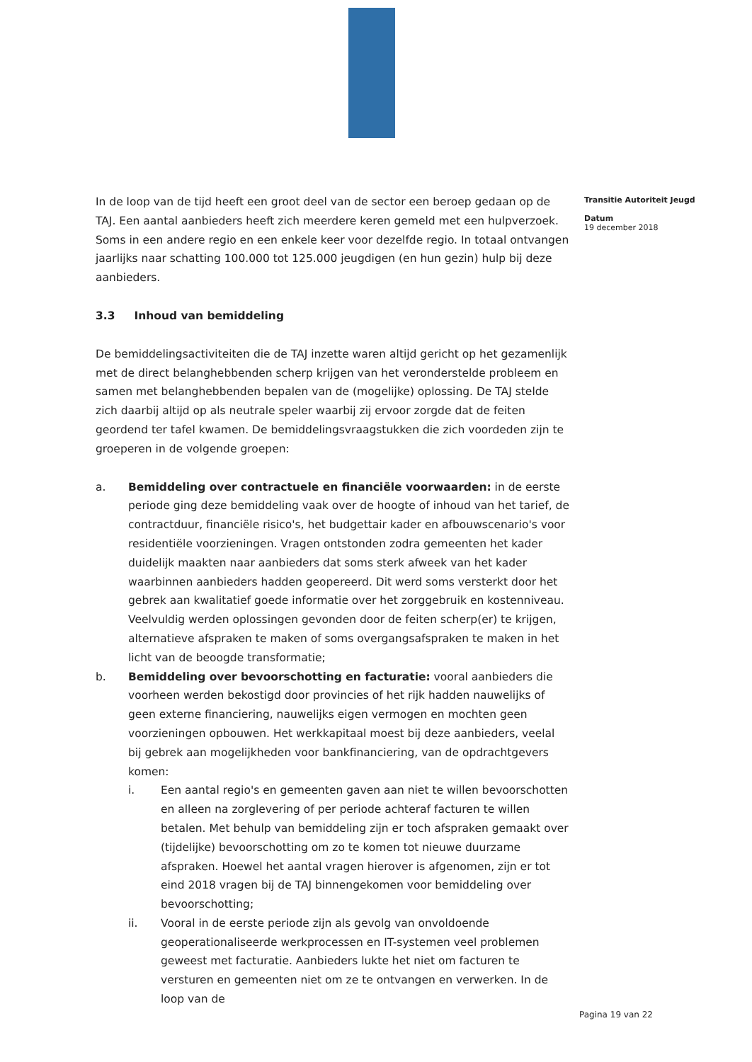In de loop van de tijd heeft een groot deel van de sector een beroep gedaan op de TAJ. Een aantal aanbieders heeft zich meerdere keren gemeld met een hulpverzoek. Soms in een andere regio en een enkele keer voor dezelfde regio. In totaal ontvangen jaarlijks naar schatting 100.000 tot 125.000 jeugdigen (en hun gezin) hulp bij deze aanbieders.
3.3 Inhoud van bemiddeling
De bemiddelingsactiviteiten die de TAJ inzette waren altijd gericht op het gezamenlijk met de direct belanghebbenden scherp krijgen van het veronderstelde probleem en samen met belanghebbenden bepalen van de (mogelijke) oplossing. De TAJ stelde zich daarbij altijd op als neutrale speler waarbij zij ervoor zorgde dat de feiten geordend ter tafel kwamen. De bemiddelingsvraagstukken die zich voordeden zijn te groeperen in de volgende groepen:
a. Bemiddeling over contractuele en financiële voorwaarden: in de eerste periode ging deze bemiddeling vaak over de hoogte of inhoud van het tarief, de contractduur, financiële risico's, het budgettair kader en afbouwscenario's voor residentiële voorzieningen. Vragen ontstonden zodra gemeenten het kader duidelijk maakten naar aanbieders dat soms sterk afweek van het kader waarbinnen aanbieders hadden geopereerd. Dit werd soms versterkt door het gebrek aan kwalitatief goede informatie over het zorggebruik en kostenniveau. Veelvuldig werden oplossingen gevonden door de feiten scherp(er) te krijgen, alternatieve afspraken te maken of soms overgangsafspraken te maken in het licht van de beoogde transformatie;
b. Bemiddeling over bevoorschotting en facturatie: vooral aanbieders die voorheen werden bekostigd door provincies of het rijk hadden nauwelijks of geen externe financiering, nauwelijks eigen vermogen en mochten geen voorzieningen opbouwen. Het werkkapitaal moest bij deze aanbieders, veelal bij gebrek aan mogelijkheden voor bankfinanciering, van de opdrachtgevers komen:
i. Een aantal regio's en gemeenten gaven aan niet te willen bevoorschotten en alleen na zorglevering of per periode achteraf facturen te willen betalen. Met behulp van bemiddeling zijn er toch afspraken gemaakt over (tijdelijke) bevoorschotting om zo te komen tot nieuwe duurzame afspraken. Hoewel het aantal vragen hierover is afgenomen, zijn er tot eind 2018 vragen bij de TAJ binnengekomen voor bemiddeling over bevoorschotting;
ii. Vooral in de eerste periode zijn als gevolg van onvoldoende geoperationaliseerde werkprocessen en IT-systemen veel problemen geweest met facturatie. Aanbieders lukte het niet om facturen te versturen en gemeenten niet om ze te ontvangen en verwerken. In de loop van de
Transitie Autoriteit Jeugd
Datum
19 december 2018
Pagina 19 van 22